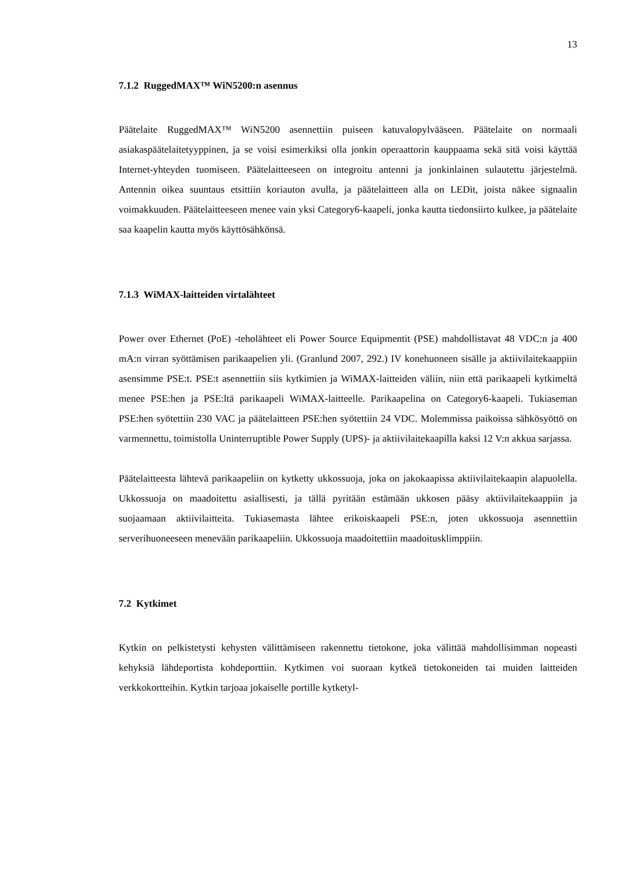13
7.1.2 RuggedMAX™ WiN5200:n asennus
Päätelaite RuggedMAX™ WiN5200 asennettiin puiseen katuvalopylvääseen. Päätelaite on normaali asiakaspäätelaitetyyppinen, ja se voisi esimerkiksi olla jonkin operaattorin kauppaama sekä sitä voisi käyttää Internet-yhteyden tuomiseen. Päätelaitteeseen on integroitu antenni ja jonkinlainen sulautettu järjestelmä. Antennin oikea suuntaus etsittiin koriauton avulla, ja päätelaitteen alla on LEDit, joista näkee signaalin voimakkuuden. Päätelaitteeseen menee vain yksi Category6-kaapeli, jonka kautta tiedonsiirto kulkee, ja päätelaite saa kaapelin kautta myös käyttösähkönsä.
7.1.3 WiMAX-laitteiden virtalähteet
Power over Ethernet (PoE) -teholähteet eli Power Source Equipmentit (PSE) mahdollistavat 48 VDC:n ja 400 mA:n virran syöttämisen parikaapelien yli. (Granlund 2007, 292.) IV konehuoneen sisälle ja aktiivilaitekaappiin asensimme PSE:t. PSE:t asennettiin siis kytkimien ja WiMAX-laitteiden väliin, niin että parikaapeli kytkimeltä menee PSE:hen ja PSE:ltä parikaapeli WiMAX-laitteelle. Parikaapelina on Category6-kaapeli. Tukiaseman PSE:hen syötettiin 230 VAC ja päätelaitteen PSE:hen syötettiin 24 VDC. Molemmissa paikoissa sähkösyöttö on varmennettu, toimistolla Uninterruptible Power Supply (UPS)- ja aktiivilaitekaapilla kaksi 12 V:n akkua sarjassa.
Päätelaitteesta lähtevä parikaapeliin on kytketty ukkossuoja, joka on jakokaapissa aktiivilaitekaapin alapuolella. Ukkossuoja on maadoitettu asiallisesti, ja tällä pyritään estämään ukkosen pääsy aktiivilaitekaappiin ja suojaamaan aktiivilaitteita. Tukiasemasta lähtee erikoiskaapeli PSE:n, joten ukkossuoja asennettiin serverihuoneeseen menevään parikaapeliin. Ukkossuoja maadoitettiin maadoitusklimppiin.
7.2 Kytkimet
Kytkin on pelkistetysti kehysten välittämiseen rakennettu tietokone, joka välittää mahdollisimman nopeasti kehyksiä lähdeportista kohdeporttiin. Kytkimen voi suoraan kytkeä tietokoneiden tai muiden laitteiden verkkokortteihin. Kytkin tarjoaa jokaiselle portille kytketyl-